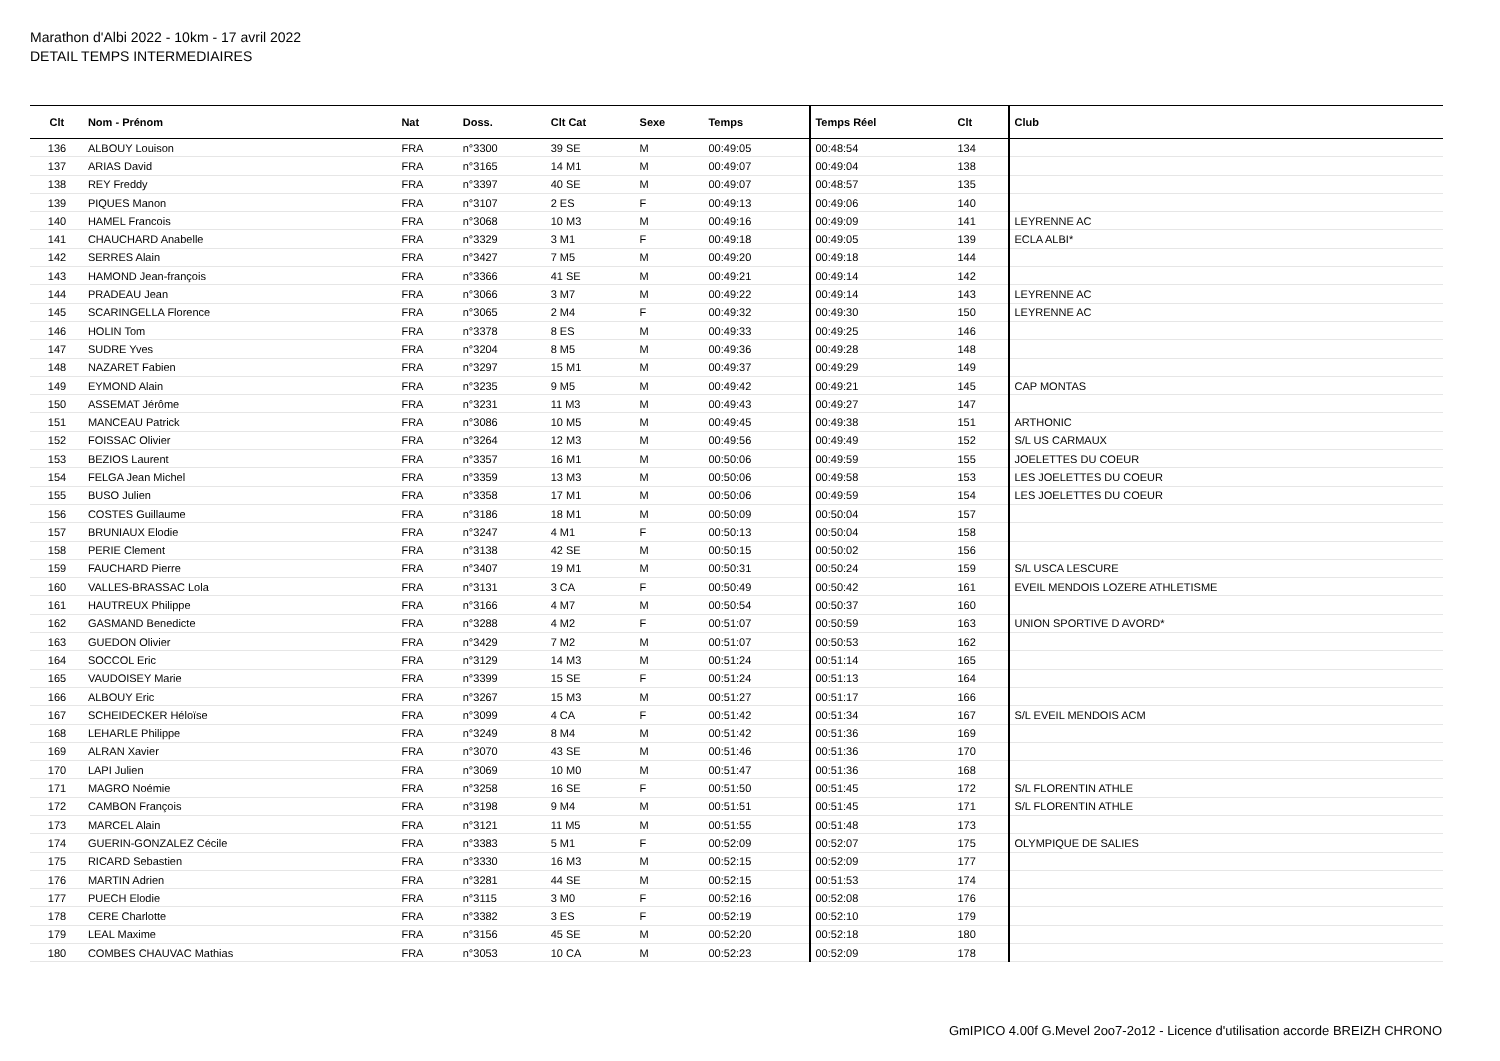Marathon d'Albi 2022 - 10km - 17 avril 2022
DETAIL TEMPS INTERMEDIAIRES
| Clt | Nom - Prénom | Nat | Doss. | Clt Cat | Sexe | Temps | Temps Réel | Clt | Club |
| --- | --- | --- | --- | --- | --- | --- | --- | --- | --- |
| 136 | ALBOUY Louison | FRA | n°3300 | 39 SE | M | 00:49:05 | 00:48:54 | 134 | |
| 137 | ARIAS David | FRA | n°3165 | 14 M1 | M | 00:49:07 | 00:49:04 | 138 | |
| 138 | REY Freddy | FRA | n°3397 | 40 SE | M | 00:49:07 | 00:48:57 | 135 | |
| 139 | PIQUES Manon | FRA | n°3107 | 2 ES | F | 00:49:13 | 00:49:06 | 140 | |
| 140 | HAMEL Francois | FRA | n°3068 | 10 M3 | M | 00:49:16 | 00:49:09 | 141 | LEYRENNE AC |
| 141 | CHAUCHARD Anabelle | FRA | n°3329 | 3 M1 | F | 00:49:18 | 00:49:05 | 139 | ECLA ALBI* |
| 142 | SERRES Alain | FRA | n°3427 | 7 M5 | M | 00:49:20 | 00:49:18 | 144 | |
| 143 | HAMOND Jean-françois | FRA | n°3366 | 41 SE | M | 00:49:21 | 00:49:14 | 142 | |
| 144 | PRADEAU Jean | FRA | n°3066 | 3 M7 | M | 00:49:22 | 00:49:14 | 143 | LEYRENNE AC |
| 145 | SCARINGELLA Florence | FRA | n°3065 | 2 M4 | F | 00:49:32 | 00:49:30 | 150 | LEYRENNE AC |
| 146 | HOLIN Tom | FRA | n°3378 | 8 ES | M | 00:49:33 | 00:49:25 | 146 | |
| 147 | SUDRE Yves | FRA | n°3204 | 8 M5 | M | 00:49:36 | 00:49:28 | 148 | |
| 148 | NAZARET Fabien | FRA | n°3297 | 15 M1 | M | 00:49:37 | 00:49:29 | 149 | |
| 149 | EYMOND Alain | FRA | n°3235 | 9 M5 | M | 00:49:42 | 00:49:21 | 145 | CAP MONTAS |
| 150 | ASSEMAT Jérôme | FRA | n°3231 | 11 M3 | M | 00:49:43 | 00:49:27 | 147 | |
| 151 | MANCEAU Patrick | FRA | n°3086 | 10 M5 | M | 00:49:45 | 00:49:38 | 151 | ARTHONIC |
| 152 | FOISSAC Olivier | FRA | n°3264 | 12 M3 | M | 00:49:56 | 00:49:49 | 152 | S/L US CARMAUX |
| 153 | BEZIOS Laurent | FRA | n°3357 | 16 M1 | M | 00:50:06 | 00:49:59 | 155 | JOELETTES DU COEUR |
| 154 | FELGA Jean Michel | FRA | n°3359 | 13 M3 | M | 00:50:06 | 00:49:58 | 153 | LES JOELETTES DU COEUR |
| 155 | BUSO Julien | FRA | n°3358 | 17 M1 | M | 00:50:06 | 00:49:59 | 154 | LES JOELETTES DU COEUR |
| 156 | COSTES Guillaume | FRA | n°3186 | 18 M1 | M | 00:50:09 | 00:50:04 | 157 | |
| 157 | BRUNIAUX Elodie | FRA | n°3247 | 4 M1 | F | 00:50:13 | 00:50:04 | 158 | |
| 158 | PERIE Clement | FRA | n°3138 | 42 SE | M | 00:50:15 | 00:50:02 | 156 | |
| 159 | FAUCHARD Pierre | FRA | n°3407 | 19 M1 | M | 00:50:31 | 00:50:24 | 159 | S/L USCA LESCURE |
| 160 | VALLES-BRASSAC Lola | FRA | n°3131 | 3 CA | F | 00:50:49 | 00:50:42 | 161 | EVEIL MENDOIS LOZERE ATHLETISME |
| 161 | HAUTREUX Philippe | FRA | n°3166 | 4 M7 | M | 00:50:54 | 00:50:37 | 160 | |
| 162 | GASMAND Benedicte | FRA | n°3288 | 4 M2 | F | 00:51:07 | 00:50:59 | 163 | UNION SPORTIVE D AVORD* |
| 163 | GUEDON Olivier | FRA | n°3429 | 7 M2 | M | 00:51:07 | 00:50:53 | 162 | |
| 164 | SOCCOL Eric | FRA | n°3129 | 14 M3 | M | 00:51:24 | 00:51:14 | 165 | |
| 165 | VAUDOISEY Marie | FRA | n°3399 | 15 SE | F | 00:51:24 | 00:51:13 | 164 | |
| 166 | ALBOUY Eric | FRA | n°3267 | 15 M3 | M | 00:51:27 | 00:51:17 | 166 | |
| 167 | SCHEIDECKER Héloïse | FRA | n°3099 | 4 CA | F | 00:51:42 | 00:51:34 | 167 | S/L EVEIL MENDOIS ACM |
| 168 | LEHARLE Philippe | FRA | n°3249 | 8 M4 | M | 00:51:42 | 00:51:36 | 169 | |
| 169 | ALRAN Xavier | FRA | n°3070 | 43 SE | M | 00:51:46 | 00:51:36 | 170 | |
| 170 | LAPI Julien | FRA | n°3069 | 10 M0 | M | 00:51:47 | 00:51:36 | 168 | |
| 171 | MAGRO Noémie | FRA | n°3258 | 16 SE | F | 00:51:50 | 00:51:45 | 172 | S/L FLORENTIN ATHLE |
| 172 | CAMBON François | FRA | n°3198 | 9 M4 | M | 00:51:51 | 00:51:45 | 171 | S/L FLORENTIN ATHLE |
| 173 | MARCEL Alain | FRA | n°3121 | 11 M5 | M | 00:51:55 | 00:51:48 | 173 | |
| 174 | GUERIN-GONZALEZ Cécile | FRA | n°3383 | 5 M1 | F | 00:52:09 | 00:52:07 | 175 | OLYMPIQUE DE SALIES |
| 175 | RICARD Sebastien | FRA | n°3330 | 16 M3 | M | 00:52:15 | 00:52:09 | 177 | |
| 176 | MARTIN Adrien | FRA | n°3281 | 44 SE | M | 00:52:15 | 00:51:53 | 174 | |
| 177 | PUECH Elodie | FRA | n°3115 | 3 M0 | F | 00:52:16 | 00:52:08 | 176 | |
| 178 | CERE Charlotte | FRA | n°3382 | 3 ES | F | 00:52:19 | 00:52:10 | 179 | |
| 179 | LEAL Maxime | FRA | n°3156 | 45 SE | M | 00:52:20 | 00:52:18 | 180 | |
| 180 | COMBES CHAUVAC Mathias | FRA | n°3053 | 10 CA | M | 00:52:23 | 00:52:09 | 178 | |
GmIPICO 4.00f G.Mevel 2oo7-2o12 - Licence d'utilisation accorde BREIZH CHRONO